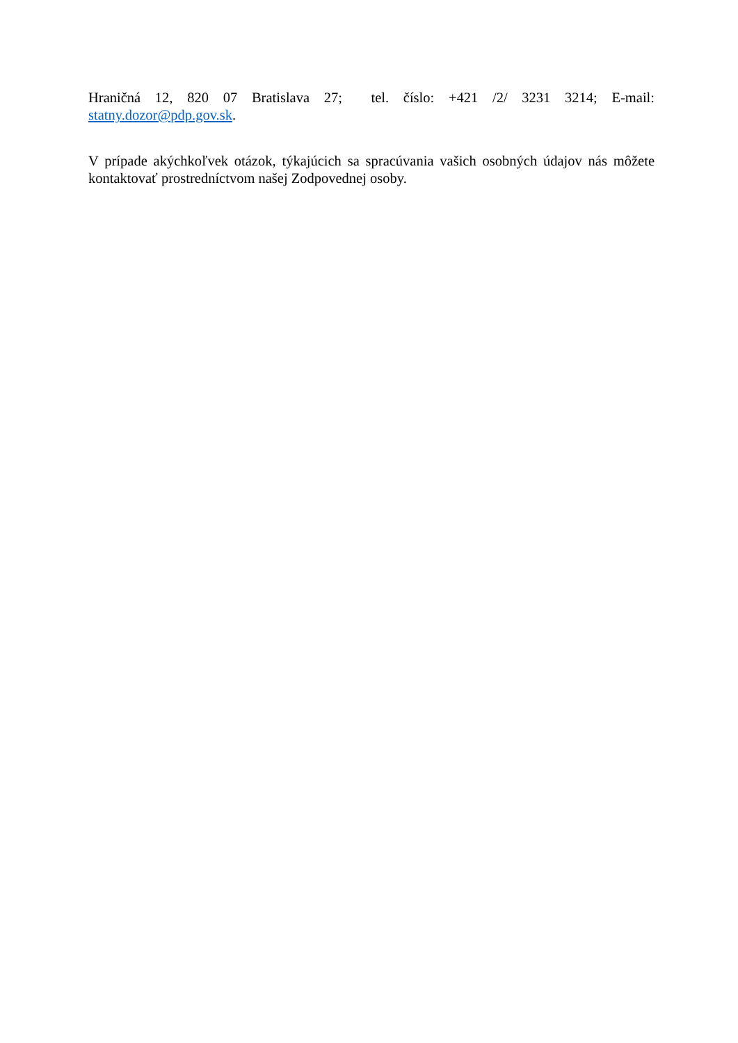Hraničná 12, 820 07 Bratislava 27; tel. číslo: +421 /2/ 3231 3214; E-mail:
statny.dozor@pdp.gov.sk.
V prípade akýchkoľvek otázok, týkajúcich sa spracúvania vašich osobných údajov nás môžete kontaktovať prostredníctvom našej Zodpovednej osoby.